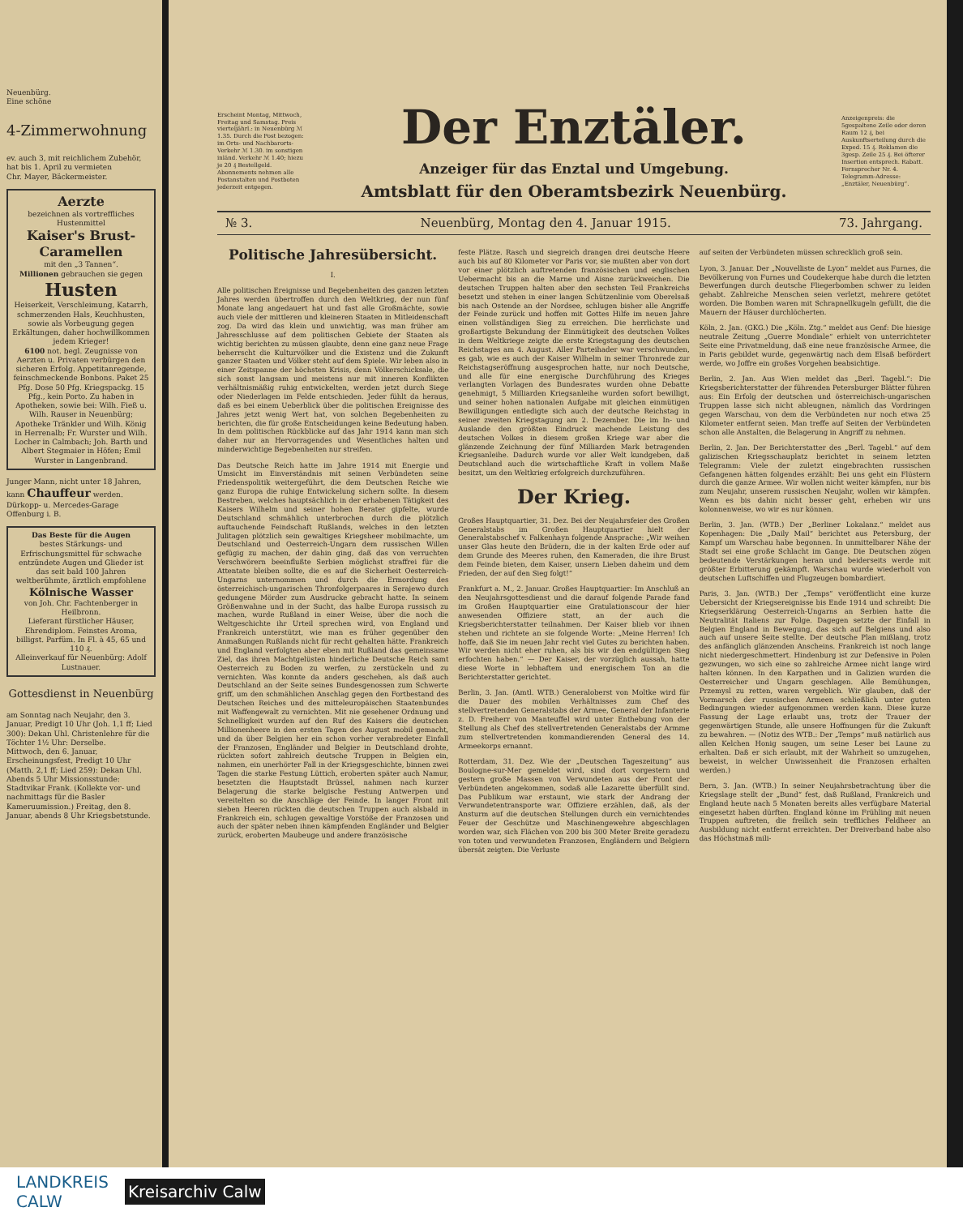Neuenbürg.
Eine schöne
4-Zimmerwohnung
ev. auch 3, mit reichlichem Zubehör, hat bis 1. April zu vermieten
Chr. Mayer, Bäckermeister.
Aerzte
bezeichnen als vortreffliches Hustenmittel
Kaiser's Brust-Caramellen
mit den „3 Tannen“.
Millionen gebrauchen sie gegen
Husten
Heiserkeit, Verschleimung, Katarrh, schmerzenden Hals, Keuchhusten, sowie als Vorbeugung gegen Erkältungen, daher hochwillkommen jedem Krieger!
6100 not. begl. Zeugnisse von Aerzten u. Privaten verbürgen den sicheren Erfolg. Appetitanregende, feinschmeckende Bonbons. Paket 25 Pfg. Dose 50 Pfg. Kriegspackg. 15 Pfg., kein Porto. Zu haben in Apotheken, sowie bei: Wilh. Fieß u. Wilh. Rauser in Neuenbürg; Apotheke Tränkler und Wilh. König in Herrenalb; Fr. Wurster und Wilh. Locher in Calmbach; Joh. Barth und Albert Stegmaier in Höfen; Emil Wurster in Langenbrand.
Junger Mann, nicht unter 18 Jahren, kann Chauffeur werden.
Dürkopp- u. Mercedes-Garage Offenburg i. B.
Das Beste für die Augen
bestes Stärkungs- und Erfrischungsmittel für schwache entzündete Augen und Glieder ist das seit bald 100 Jahren weltberühmte, ärztlich empfohlene
Kölnische Wasser
von Joh. Chr. Fachtenberger in Heilbronn.
Lieferant fürstlicher Häuser, Ehrendiplom. Feinstes Aroma, billigst. Parfüm. In Fl. à 45, 65 und 110 ₰.
Alleinverkauf für Neuenbürg: Adolf Lustnauer.
Gottesdienst in Neuenbürg
am Sonntag nach Neujahr, den 3. Januar, Predigt 10 Uhr (Joh. 1,1 ff; Lied 300): Dekan Uhl. Christenlehre für die Töchter 1½ Uhr: Derselbe.
Mittwoch, den 6. Januar, Erscheinungsfest, Predigt 10 Uhr (Matth. 2,1 ff; Lied 259): Dekan Uhl. Abends 5 Uhr Missionsstunde: Stadtvikar Frank. (Kollekte vor- und nachmittags für die Basler Kameruumission.) Freitag, den 8. Januar, abends 8 Uhr Kriegsbetstunde.
Erscheint Montag, Mittwoch, Freitag und Samstag. Preis vierteljährl.: in Neuenbürg ℳ 1.35. Durch die Post bezogen: im Orts- und Nachbarorts-Verkehr ℳ 1.30. im sonstigen inländ. Verkehr ℳ 1.40; hiezu je 20 ₰ Bestellgeld. Abonnements nehmen alle Postanstalten und Postboten jederzeit entgegen.
Der Enztäler.
Anzeiger für das Enztal und Umgebung.
Amtsblatt für den Oberamtsbezirk Neuenbürg.
Anzeigenpreis: die 5gespaltene Zeile oder deren Raum 12 ₰, bei Auskunftserteilung durch die Exped. 15 ₰. Reklamen die 3gesp. Zeile 25 ₰. Bei öfterer Insertion entsprech. Rabatt. Fernsprecher Nr. 4. Telegramm-Adresse: „Enztäler, Neuenbürg“.
№ 3. Neuenbürg, Montag den 4. Januar 1915. 73. Jahrgang.
Politische Jahresübersicht.
I.
Alle politischen Ereignisse und Begebenheiten des ganzen letzten Jahres werden übertroffen durch den Weltkrieg, der nun fünf Monate lang angedauert hat und fast alle Großmächte, sowie auch viele der mittleren und kleineren Staaten in Mitleidenschaft zog. Da wird das klein und unwichtig, was man früher am Jahresschlusse auf dem politischen Gebiete der Staaten als wichtig berichten zu müssen glaubte, denn eine ganz neue Frage beherrscht die Kulturvölker und die Existenz und die Zukunft ganzer Staaten und Völker steht auf dem Spiele. Wir leben also in einer Zeitspanne der höchsten Krisis, denn Völkerschicksale, die sich sonst langsam und meistens nur mit inneren Konflikten verhältnismäßig ruhig entwickelten, werden jetzt durch Siege oder Niederlagen im Felde entschieden. Jeder fühlt da heraus, daß es bei einem Ueberblick über die politischen Ereignisse des Jahres jetzt wenig Wert hat, von solchen Begebenheiten zu berichten, die für große Entscheidungen keine Bedeutung haben. In dem politischen Rückblicke auf das Jahr 1914 kann man sich daher nur an Hervorragendes und Wesentliches halten und minderwichtige Begebenheiten nur streifen.
Das Deutsche Reich hatte im Jahre 1914 mit Energie und Umsicht im Einverständnis mit seinen Verbündeten seine Friedenspolitik weitergeführt, die dem Deutschen Reiche wie ganz Europa die ruhige Entwickelung sichern sollte. In diesem Bestreben, welches hauptsächlich in der erhabenen Tätigkeit des Kaisers Wilhelm und seiner hohen Berater gipfelte, wurde Deutschland schmählich unterbrochen durch die plötzlich auftauchende Feindschaft Rußlands, welches in den letzten Julitagen plötzlich sein gewaltiges Kriegsheer mobilmachte, um Deutschland und Oesterreich-Ungarn dem russischen Willen gefügig zu machen, der dahin ging, daß das von verruchten Verschwörern beeinflußte Serbien möglichst straffrei für die Attentate bleiben sollte, die es auf die Sicherheit Oesterreich-Ungarns unternommen und durch die Ermordung des österreichisch-ungarischen Thronfolgerpaares in Serajewo durch gedungene Mörder zum Ausdrucke gebracht hatte. In seinem Größenwahne und in der Sucht, das halbe Europa russisch zu machen, wurde Rußland in einer Weise, über die noch die Weltgeschichte ihr Urteil sprechen wird, von England und Frankreich unterstützt, wie man es früher gegenüber den Anmaßungen Rußlands nicht für recht gehalten hätte. Frankreich und England verfolgten aber eben mit Rußland das gemeinsame Ziel, das ihren Machtgelüsten hinderliche Deutsche Reich samt Oesterreich zu Boden zu werfen, zu zerstückeln und zu vernichten. Was konnte da anders geschehen, als daß auch Deutschland an der Seite seines Bundesgenossen zum Schwerte griff, um den schmählichen Anschlag gegen den Fortbestand des Deutschen Reiches und des mitteleuropäischen Staatenbundes mit Waffengewalt zu vernichten. Mit nie gesehener Ordnung und Schnelligkeit wurden auf den Ruf des Kaisers die deutschen Millionenheere in den ersten Tagen des August mobil gemacht, und da über Belgien her ein schon vorher verabredeter Einfall der Franzosen, Engländer und Belgier in Deutschland drohte, rückten sofort zahlreich deutsche Truppen in Belgien ein, nahmen, ein unerhörter Fall in der Kriegsgeschichte, binnen zwei Tagen die starke Festung Lüttich, eroberten später auch Namur, besetzten die Hauptstadt Brüssel, nahmen nach kurzer Belagerung die starke belgische Festung Antwerpen und vereitelten so die Anschläge der Feinde. In langer Front mit sieben Heeren rückten die deutschen Truppen auch alsbald in Frankreich ein, schlugen gewaltige Vorstöße der Franzosen und auch der später neben ihnen kämpfenden Engländer und Belgier zurück, eroberten Maubeuge und andere französische
feste Plätze. Rasch und siegreich drangen drei deutsche Heere auch bis auf 80 Kilometer vor Paris vor, sie mußten aber von dort vor einer plötzlich auftretenden französischen und englischen Uebermacht bis an die Marne und Aisne zurückweichen. Die deutschen Truppen halten aber den sechsten Teil Frankreichs besetzt und stehen in einer langen Schützenlinie vom Oberelsaß bis nach Ostende an der Nordsee, schlugen bisher alle Angriffe der Feinde zurück und hoffen mit Gottes Hilfe im neuen Jahre einen vollständigen Sieg zu erreichen. Die herrlichste und großartigste Bekundung der Einmütigkeit des deutschen Volkes in dem Weltkriege zeigte die erste Kriegstagung des deutschen Reichstages am 4. August. Aller Parteihader war verschwunden, es gab, wie es auch der Kaiser Wilhelm in seiner Thronrede zur Reichstagseröffnung ausgesprochen hatte, nur noch Deutsche, und alle für eine energische Durchführung des Krieges verlangten Vorlagen des Bundesrates wurden ohne Debatte genehmigt, 5 Milliarden Kriegsanleihe wurden sofort bewilligt, und seiner hohen nationalen Aufgabe mit gleichen einmütigen Bewilligungen entledigte sich auch der deutsche Reichstag in seiner zweiten Kriegstagung am 2. Dezember. Die im In- und Auslande den größten Eindruck machende Leistung des deutschen Volkes in diesem großen Kriege war aber die glänzende Zeichnung der fünf Milliarden Mark betragenden Kriegsanleihe. Dadurch wurde vor aller Welt kundgeben, daß Deutschland auch die wirtschaftliche Kraft in vollem Maße besitzt, um den Weltkrieg erfolgreich durchzuführen.
Der Krieg.
Großes Hauptquartier, 31. Dez. Bei der Neujahrsfeier des Großen Generalstabs im Großen Hauptquartier hielt der Generalstabschef v. Falkenhayn folgende Ansprache: „Wir weihen unser Glas heute den Brüdern, die in der kalten Erde oder auf dem Grunde des Meeres ruhen, den Kameraden, die ihre Brust dem Feinde bieten, dem Kaiser, unsern Lieben daheim und dem Frieden, der auf den Sieg folgt!“
Frankfurt a. M., 2. Januar. Großes Hauptquartier: Im Anschluß an den Neujahrsgottesdienst und die darauf folgende Parade fand im Großen Hauptquartier eine Gratulationscour der hier anwesenden Offiziere statt, an der auch die Kriegsberichterstatter teilnahmen. Der Kaiser blieb vor ihnen stehen und richtete an sie folgende Worte: „Meine Herren! Ich hoffe, daß Sie im neuen Jahr recht viel Gutes zu berichten haben. Wir werden nicht eher ruhen, als bis wir den endgültigen Sieg erfochten haben.“ — Der Kaiser, der vorzüglich aussah, hatte diese Worte in lebhaftem und energischem Ton an die Berichterstatter gerichtet.
Berlin, 3. Jan. (Amtl. WTB.) Generaloberst von Moltke wird für die Dauer des mobilen Verhältnisses zum Chef des stellvertretenden Generalstabs der Armee, General der Infanterie z. D. Freiherr von Manteuffel wird unter Enthebung von der Stellung als Chef des stellvertretenden Generalstabs der Armme zum stellvertretenden kommandierenden General des 14. Armeekorps ernannt.
Rotterdam, 31. Dez. Wie der „Deutschen Tageszeitung“ aus Boulogne-sur-Mer gemeldet wird, sind dort vorgestern und gestern große Massen von Verwundeten aus der Front der Verbündeten angekommen, sodaß alle Lazarette überfüllt sind. Das Publikum war erstaunt, wie stark der Andrang der Verwundetentransporte war. Offiziere erzählen, daß, als der Ansturm auf die deutschen Stellungen durch ein vernichtendes Feuer der Geschütze und Maschinengewehre abgeschlagen worden war, sich Flächen von 200 bis 300 Meter Breite geradezu von toten und verwundeten Franzosen, Engländern und Belgiern übersät zeigten. Die Verluste
auf seiten der Verbündeten müssen schrecklich groß sein.
Lyon, 3. Januar. Der „Nouvelliste de Lyon“ meldet aus Furnes, die Bevölkerung von Furnes und Coudekerque habe durch die letzten Bewerfungen durch deutsche Fliegerbomben schwer zu leiden gehabt. Zahlreiche Menschen seien verletzt, mehrere getötet worden. Die Bomben waren mit Schrapnellkugeln gefüllt, die die Mauern der Häuser durchlöcherten.
Köln, 2. Jan. (GKG.) Die „Köln. Ztg.“ meldet aus Genf: Die hiesige neutrale Zeitung „Guerre Mondiale“ erhielt von unterrichteter Seite eine Privatmeldung, daß eine neue französische Armee, die in Paris gebildet wurde, gegenwärtig nach dem Elsaß befördert werde, wo Joffre ein großes Vorgehen beabsichtige.
Berlin, 2. Jan. Aus Wien meldet das „Berl. Tagebl.“: Die Kriegsberichterstatter der führenden Petersburger Blätter führen aus: Ein Erfolg der deutschen und österreichisch-ungarischen Truppen lasse sich nicht ableugnen, nämlich das Vordringen gegen Warschau, von dem die Verbündeten nur noch etwa 25 Kilometer entfernt seien. Man treffe auf Seiten der Verbündeten schon alle Anstalten, die Belagerung in Angriff zu nehmen.
Berlin, 2. Jan. Der Berichterstatter des „Berl. Tagebl.“ auf dem galizischen Kriegsschauplatz berichtet in seinem letzten Telegramm: Viele der zuletzt eingebrachten russischen Gefangenen hätten folgendes erzählt: Bei uns geht ein Flüstern durch die ganze Armee. Wir wollen nicht weiter kämpfen, nur bis zum Neujahr, unserem russischen Neujahr, wollen wir kämpfen. Wenn es bis dahin nicht besser geht, erheben wir uns kolonnenweise, wo wir es nur können.
Berlin, 3. Jan. (WTB.) Der „Berliner Lokalanz.“ meldet aus Kopenhagen: Die „Daily Mail“ berichtet aus Petersburg, der Kampf um Warschau habe begonnen. In unmittelbarer Nähe der Stadt sei eine große Schlacht im Gange. Die Deutschen zögen bedeutende Verstärkungen heran und beiderseits werde mit größter Erbitterung gekämpft. Warschau wurde wiederholt von deutschen Luftschiffen und Flugzeugen bombardiert.
Paris, 3. Jan. (WTB.) Der „Temps“ veröffentlicht eine kurze Uebersicht der Kriegsereignisse bis Ende 1914 und schreibt: Die Kriegserklärung Oesterreich-Ungarns an Serbien hatte die Neutralität Italiens zur Folge. Dagegen setzte der Einfall in Belgien England in Bewegung, das sich auf Belgiens und also auch auf unsere Seite stellte. Der deutsche Plan mißlang, trotz des anfänglich glänzenden Anscheins. Frankreich ist noch lange nicht niedergeschmettert. Hindenburg ist zur Defensive in Polen gezwungen, wo sich eine so zahlreiche Armee nicht lange wird halten können. In den Karpathen und in Galizien wurden die Oesterreicher und Ungarn geschlagen. Alle Bemühungen, Przemysl zu retten, waren vergeblich. Wir glauben, daß der Vormarsch der russischen Armeen schließlich unter guten Bedingungen wieder aufgenommen werden kann. Diese kurze Fassung der Lage erlaubt uns, trotz der Trauer der gegenwärtigen Stunde, alle unsere Hoffnungen für die Zukunft zu bewahren. — (Notiz des WTB.: Der „Temps“ muß natürlich aus allen Kelchen Honig saugen, um seine Leser bei Laune zu erhalten. Daß er sich erlaubt, mit der Wahrheit so umzugehen, beweist, in welcher Unwissenheit die Franzosen erhalten werden.)
Bern, 3. Jan. (WTB.) In seiner Neujahrsbetrachtung über die Kriegslage stellt der „Bund“ fest, daß Rußland, Frankreich und England heute nach 5 Monaten bereits alles verfügbare Material eingesetzt haben dürften. England könne im Frühling mit neuen Truppen auftreten, die freilich sein treffliches Feldheer an Ausbildung nicht entfernt erreichten. Der Dreiverband habe also das Höchstmaß mili-
LANDKREIS
CALW Kreisarchiv Calw